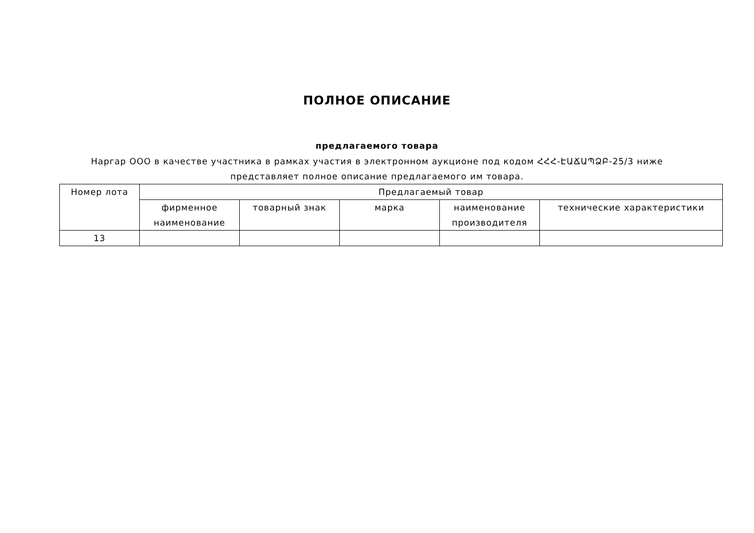ПОЛНОЕ ОПИСАНИЕ
предлагаемого товара
Наргар ООО в качестве участника в рамках участия в электронном аукционе под кодом ՀՀՀ-ԷԱՃԱՊՁԲ-25/3 ниже представляет полное описание предлагаемого им товара.
| Номер лота | Предлагаемый товар | | | | |
| --- | --- | --- | --- | --- | --- |
| | фирменное наименование | товарный знак | марка | наименование производителя | технические характеристики |
| 13 | | | | | |